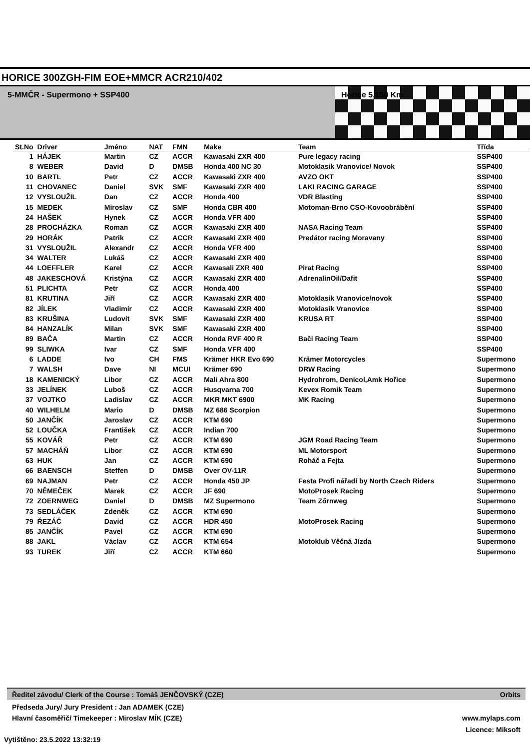HORICE 300ZGH-FIM EOE+MMCR ACR210/402
5-MMČR - Supermono + SSP400 Horice 5,150 Km
| St.No | Driver | Jméno | NAT | FMN | Make | Team | Třída |
| --- | --- | --- | --- | --- | --- | --- | --- |
| 1 | HÁJEK | Martin | CZ | ACCR | Kawasaki ZXR 400 | Pure legacy racing | SSP400 |
| 8 | WEBER | David | D | DMSB | Honda 400 NC 30 | Motoklasik Vranovice/ Novok | SSP400 |
| 10 | BARTL | Petr | CZ | ACCR | Kawasaki ZXR 400 | AVZO OKT | SSP400 |
| 11 | CHOVANEC | Daniel | SVK | SMF | Kawasaki ZXR 400 | LAKI RACING GARAGE | SSP400 |
| 12 | VYSLOUŽIL | Dan | CZ | ACCR | Honda 400 | VDR Blasting | SSP400 |
| 15 | MEDEK | Miroslav | CZ | SMF | Honda CBR 400 | Motoman-Brno CSO-Kovoobrábění | SSP400 |
| 24 | HAŠEK | Hynek | CZ | ACCR | Honda VFR 400 | | SSP400 |
| 28 | PROCHÁZKA | Roman | CZ | ACCR | Kawasaki ZXR 400 | NASA Racing Team | SSP400 |
| 29 | HORÁK | Patrik | CZ | ACCR | Kawasaki ZXR 400 | Predátor racing Moravany | SSP400 |
| 31 | VYSLOUŽIL | Alexandr | CZ | ACCR | Honda VFR 400 | | SSP400 |
| 34 | WALTER | Lukáš | CZ | ACCR | Kawasaki ZXR 400 | | SSP400 |
| 44 | LOEFFLER | Karel | CZ | ACCR | Kawasali ZXR 400 | Pirat Racing | SSP400 |
| 48 | JAKESCHOVÁ | Kristýna | CZ | ACCR | Kawasaki ZXR 400 | AdrenalinOil/Dafit | SSP400 |
| 51 | PLICHTA | Petr | CZ | ACCR | Honda 400 | | SSP400 |
| 81 | KRUTINA | Jiří | CZ | ACCR | Kawasaki ZXR 400 | Motoklasik Vranovice/novok | SSP400 |
| 82 | JÍLEK | Vladimír | CZ | ACCR | Kawasaki ZXR 400 | Motoklasik Vranovice | SSP400 |
| 83 | KRUŠINA | Ludovít | SVK | SMF | Kawasaki ZXR 400 | KRUSA RT | SSP400 |
| 84 | HANZALÍK | Milan | SVK | SMF | Kawasaki ZXR 400 | | SSP400 |
| 89 | BAČA | Martin | CZ | ACCR | Honda RVF 400 R | Bači Racing Team | SSP400 |
| 99 | SLIWKA | Ivar | CZ | SMF | Honda VFR 400 | | SSP400 |
| 6 | LADDE | Ivo | CH | FMS | Krämer HKR Evo 690 | Krämer Motorcycles | Supermono |
| 7 | WALSH | Dave | NI | MCUI | Krämer 690 | DRW Racing | Supermono |
| 18 | KAMENICKÝ | Libor | CZ | ACCR | Mali Ahra 800 | Hydrohrom, Denicol,Amk Hořice | Supermono |
| 33 | JELÍNEK | Luboš | CZ | ACCR | Husqvarna 700 | Kevex Romik Team | Supermono |
| 37 | VOJTKO | Ladislav | CZ | ACCR | MKR MKT 6900 | MK Racing | Supermono |
| 40 | WILHELM | Mario | D | DMSB | MZ 686 Scorpion | | Supermono |
| 50 | JANČÍK | Jaroslav | CZ | ACCR | KTM 690 | | Supermono |
| 52 | LOUČKA | František | CZ | ACCR | Indian 700 | | Supermono |
| 55 | KOVÁŘ | Petr | CZ | ACCR | KTM 690 | JGM Road Racing Team | Supermono |
| 57 | MACHÁŇ | Libor | CZ | ACCR | KTM 690 | ML Motorsport | Supermono |
| 63 | HUK | Jan | CZ | ACCR | KTM 690 | Roháč a Fejta | Supermono |
| 66 | BAENSCH | Steffen | D | DMSB | Over OV-11R | | Supermono |
| 69 | NAJMAN | Petr | CZ | ACCR | Honda 450 JP | Festa Profi nářadí by North Czech Riders | Supermono |
| 70 | NĚMEČEK | Marek | CZ | ACCR | JF 690 | MotoProsek Racing | Supermono |
| 72 | ZOERNWEG | Daniel | D | DMSB | MZ Supermono | Team Zőrnweg | Supermono |
| 73 | SEDLÁČEK | Zdeněk | CZ | ACCR | KTM 690 | | Supermono |
| 79 | ŘEZÁČ | David | CZ | ACCR | HDR 450 | MotoProsek Racing | Supermono |
| 85 | JANČÍK | Pavel | CZ | ACCR | KTM 690 | | Supermono |
| 88 | JAKL | Václav | CZ | ACCR | KTM 654 | Motoklub Věčná Jízda | Supermono |
| 93 | TUREK | Jiří | CZ | ACCR | KTM 660 | | Supermono |
Ředitel závodu/ Clerk of the Course : Tomáš JENČOVSKÝ (CZE) Orbits
Předseda Jury/ Jury President : Jan ADAMEK (CZE)
Hlavní časoměřič/ Timekeeper : Miroslav MÍK (CZE)
www.mylaps.com
Licence: Miksoft
Vytištěno: 23.5.2022 13:32:19